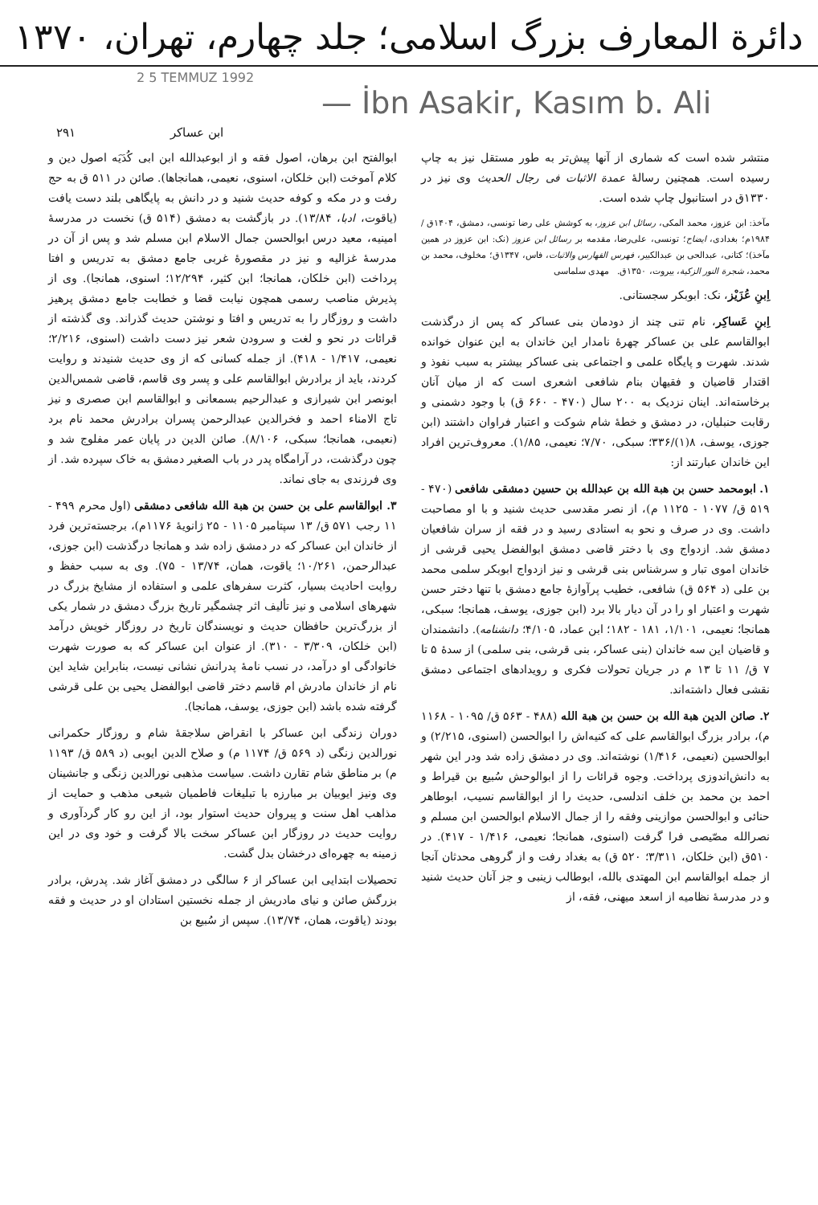دائرة المعارف بزرگ اسلامی؛ جلد چهارم، تهران، ۱۳۷۰
2 5 TEMMUZ 1992
— İbn Asakir, Kasım b. Ali
ابن عساکر ۲۹۱
منتشر شده است که شماری از آنها پیش‌تر به طور مستقل نیز به چاپ رسیده است. همچنین رسالهٔ عمدة الاثبات فی رجال الحدیث وی نیز در ۱۳۳۰ق در استانبول چاپ شده است.
مآخذ: ابن عزوز، محمد المکی، رسائل ابن عزوز، به کوشش علی رضا تونسی، دمشق، ۱۴۰۴ق / ۱۹۸۴م؛ بغدادی، ایضاح؛ تونسی، علی‌رضا، مقدمه بر رسائل ابن عزوز (نک: ابن عزوز در همین مآخذ)؛ کتانی، عبدالحی بن عبدالکبیر، فهرس الفهارس والاثبات، فاس، ۱۳۴۷ق؛ مخلوف، محمد بن محمد، شجرة النور الزکیة، بیروت، ۱۳۵۰ق. مهدی سلماسی
اِبنِ عُزَیْز، نک: ابوبکر سجستانی.
اِبنِ عَساکِر، نام تنی چند از دودمان بنی عساکر که پس از درگذشت ابوالقاسم علی بن عساکر چهرهٔ نامدار این خاندان به این عنوان خوانده شدند. شهرت و پایگاه علمی و اجتماعی بنی عساکر بیشتر به سبب نفوذ و اقتدار قاضیان و فقیهان بنام شافعی اشعری است که از میان آنان برخاسته‌اند. اینان نزدیک به ۲۰۰ سال (۴۷۰ - ۶۶۰ ق) با وجود دشمنی و رقابت حنبلیان، در دمشق و خطهٔ شام شوکت و اعتبار فراوان داشتند (ابن جوزی، یوسف، ۸(۱)/۳۳۶؛ سبکی، ۷/۷۰؛ نعیمی، ۱/۸۵). معروف‌ترین افراد این خاندان عبارتند از:
۱. ابومحمد حسن بن هبة الله بن عبدالله بن حسین دمشقی شافعی (۴۷۰ - ۵۱۹ ق/ ۱۰۷۷ - ۱۱۲۵ م)، از نصر مقدسی حدیث شنید و با او مصاحبت داشت. وی در صرف و نحو به استادی رسید و در فقه از سران شافعیان دمشق شد. ازدواج وی با دختر قاضی دمشق ابوالفضل یحیی قرشی از خاندان اموی تبار و سرشناس بنی قرشی و نیز ازدواج ابوبکر سلمی محمد بن علی (د ۵۶۴ ق) شافعی، خطیب پرآوازهٔ جامع دمشق با تنها دختر حسن شهرت و اعتبار او را در آن دیار بالا برد (ابن جوزی، یوسف، همانجا؛ سبکی، همانجا؛ نعیمی، ۱/۱۰۱، ۱۸۱ - ۱۸۲؛ ابن عماد، ۴/۱۰۵؛ دانشنامه). دانشمندان و قاضیان این سه خاندان (بنی عساکر، بنی قرشی، بنی سلمی) از سدهٔ ۵ تا ۷ ق/ ۱۱ تا ۱۳ م در جریان تحولات فکری و رویدادهای اجتماعی دمشق نقشی فعال داشته‌اند.
۲. صائن الدین هبة الله بن حسن بن هبة الله (۴۸۸ - ۵۶۳ ق/ ۱۰۹۵ - ۱۱۶۸ م)، برادر بزرگ ابوالقاسم علی که کنیه‌اش را ابوالحسن (اسنوی، ۲/۲۱۵) و ابوالحسین (نعیمی، ۱/۴۱۶) نوشته‌اند. وی در دمشق زاده شد ودر این شهر به دانش‌اندوزی پرداخت. وجوه قرائات را از ابوالوحش سُبیع بن قیراط و احمد بن محمد بن خلف اندلسی، حدیث را از ابوالقاسم نسیب، ابوطاهر حنائی و ابوالحسن موازینی وفقه را از جمال الاسلام ابوالحسن ابن مسلم و نصرالله مصّیصی فرا گرفت (اسنوی، همانجا؛ نعیمی، ۱/۴۱۶ - ۴۱۷). در ۵۱۰ق (ابن خلکان، ۳/۳۱۱؛ ۵۲۰ ق) به بغداد رفت و از گروهی محدثان آنجا از جمله ابوالقاسم ابن المهتدی بالله، ابوطالب زینبی و جز آنان حدیث شنید و در مدرسهٔ نظامیه از اسعد میهنی، فقه، از
ابوالفتح ابن برهان، اصول فقه و از ابوعبدالله ابن ابی کُدَیَه اصول دین و کلام آموخت (ابن خلکان، اسنوی، نعیمی، همانجاها). صائن در ۵۱۱ ق به حج رفت و در مکه و کوفه حدیث شنید و در دانش به پایگاهی بلند دست یافت (یاقوت، ادبا، ۱۳/۸۴). در بازگشت به دمشق (۵۱۴ ق) نخست در مدرسهٔ امینیه، معید درس ابوالحسن جمال الاسلام ابن مسلم شد و پس از آن در مدرسهٔ غزالیه و نیز در مقصورهٔ غربی جامع دمشق به تدریس و افتا پرداخت (ابن خلکان، همانجا؛ ابن کثیر، ۱۲/۲۹۴؛ اسنوی، همانجا). وی از پذیرش مناصب رسمی همچون نیابت قضا و خطابت جامع دمشق پرهیز داشت و روزگار را به تدریس و افتا و نوشتن حدیث گذراند. وی گذشته از قرائات در نحو و لغت و سرودن شعر نیز دست داشت (اسنوی، ۲/۲۱۶؛ نعیمی، ۱/۴۱۷ - ۴۱۸). از جمله کسانی که از وی حدیث شنیدند و روایت کردند، باید از برادرش ابوالقاسم علی و پسر وی قاسم، قاضی شمس‌الدین ابونصر ابن شیرازی و عبدالرحیم بسمعانی و ابوالقاسم ابن صصری و نیز تاج الامناء احمد و فخرالدین عبدالرحمن پسران برادرش محمد نام برد (نعیمی، همانجا؛ سبکی، ۸/۱۰۶). صائن الدین در پایان عمر مفلوج شد و چون درگذشت، در آرامگاه پدر در باب الصغیر دمشق به خاک سپرده شد. از وی فرزندی به جای نماند.
۳. ابوالقاسم علی بن حسن بن هبة الله شافعی دمشقی (اول محرم ۴۹۹ - ۱۱ رجب ۵۷۱ ق/ ۱۳ سپتامبر ۱۱۰۵ - ۲۵ ژانویهٔ ۱۱۷۶م)، برجسته‌ترین فرد از خاندان ابن عساکر که در دمشق زاده شد و همانجا درگذشت (ابن جوزی، عبدالرحمن، ۱۰/۲۶۱؛ یاقوت، همان، ۱۳/۷۴ - ۷۵). وی به سبب حفظ و روایت احادیث بسیار، کثرت سفرهای علمی و استفاده از مشایخ بزرگ در شهرهای اسلامی و نیز تألیف اثر چشمگیر تاریخ بزرگ دمشق در شمار یکی از بزرگ‌ترین حافظان حدیث و نویسندگان تاریخ در روزگار خویش درآمد (ابن خلکان، ۳/۳۰۹ - ۳۱۰). از عنوان ابن عساکر که به صورت شهرت خانوادگی او درآمد، در نسب نامهٔ پدرانش نشانی نیست، بنابراین شاید این نام از خاندان مادرش ام قاسم دختر قاضی ابوالفضل یحیی بن علی قرشی گرفته شده باشد (ابن جوزی، یوسف، همانجا).
دوران زندگی ابن عساکر با انقراض سلاجقهٔ شام و روزگار حکمرانی نورالدین زنگی (د ۵۶۹ ق/ ۱۱۷۴ م) و صلاح الدین ایوبی (د ۵۸۹ ق/ ۱۱۹۳ م) بر مناطق شام تقارن داشت. سیاست مذهبی نورالدین زنگی و جانشینان وی ونیز ایوبیان بر مبارزه با تبلیغات فاطمیان شیعی مذهب و حمایت از مذاهب اهل سنت و پیروان حدیث استوار بود، از این رو کار گردآوری و روایت حدیث در روزگار ابن عساکر سخت بالا گرفت و خود وی در این زمینه به چهره‌ای درخشان بدل گشت.
تحصیلات ابتدایی ابن عساکر از ۶ سالگی در دمشق آغاز شد. پدرش، برادر بزرگش صائن و نیای مادریش از جمله نخستین استادان او در حدیث و فقه بودند (یاقوت، همان، ۱۳/۷۴). سپس از سُبیع بن